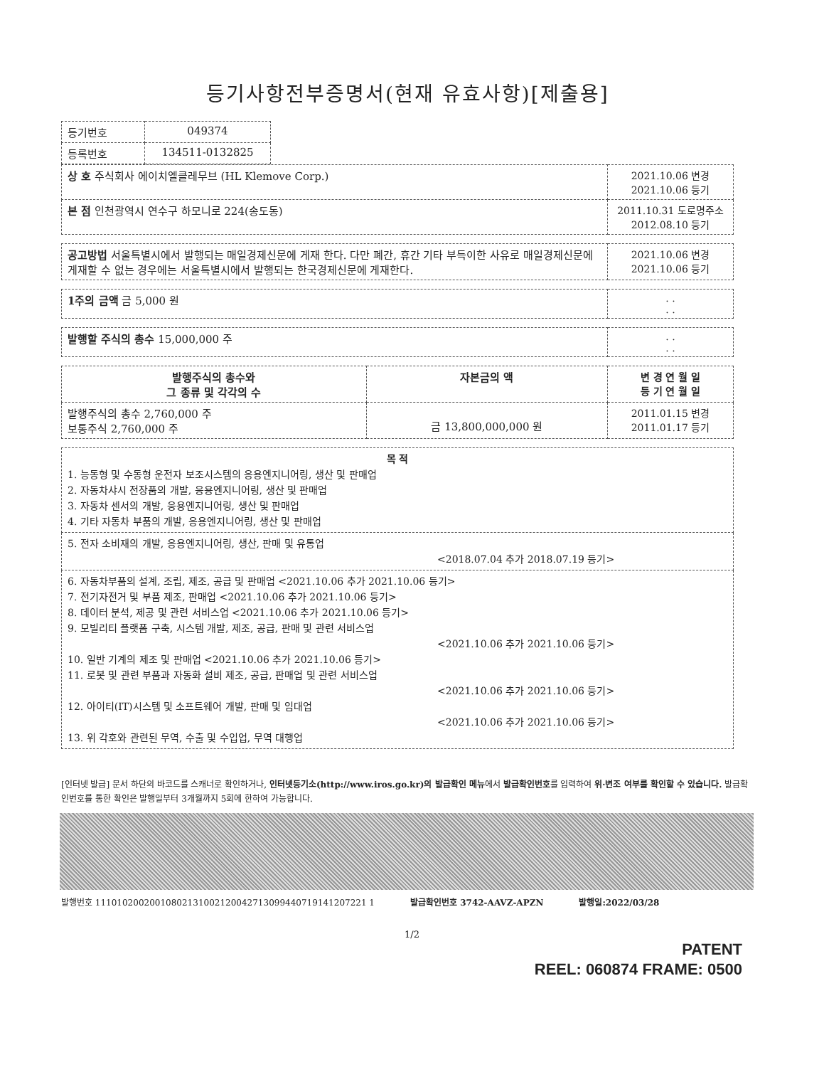등기사항전부증명서(현재 유효사항)[제출용]
| 등기번호 | 049374 |
| 등록번호 | 134511-0132825 |
| 상 호 주식회사 에이치엘클레무브 (HL Klemove Corp.) | 2021.10.06 변경 2021.10.06 등기 |
| 본 점 인천광역시 연수구 하모니로 224(송도동) | 2011.10.31 도로명주소 2012.08.10 등기 |
| 공고방법 서울특별시에서 발행되는 매일경제신문에 게재 한다. 다만 폐간, 휴간 기타 부득이한 사유로 매일경제신문에 게재할 수 없는 경우에는 서울특별시에서 발행되는 한국경제신문에 게재한다. | 2021.10.06 변경 2021.10.06 등기 |
| 1주의 금액 금 5,000 원 | . . . . |
| 발행할 주식의 총수 15,000,000 주 | . . . . |
| 발행주식의 총수와 그 종류 및 각각의 수 | 자본금의 액 | 변 경 연 월 일 등 기 연 월 일 |
| --- | --- | --- |
| 발행주식의 총수 2,760,000 주 보통주식 2,760,000 주 | 금 13,800,000,000 원 | 2011.01.15 변경 2011.01.17 등기 |
| 목 적 1. 능동형 및 수동형 운전자 보조시스템의 응용엔지니어링, 생산 및 판매업 2. 자동차샤시 전장품의 개발, 응용엔지니어링, 생산 및 판매업 3. 자동차 센서의 개발, 응용엔지니어링, 생산 및 판매업 4. 기타 자동차 부품의 개발, 응용엔지니어링, 생산 및 판매업 |
| 5. 전자 소비재의 개발, 응용엔지니어링, 생산, 판매 및 유통업 <2018.07.04 추가 2018.07.19 등기> |
| 6. 자동차부품의 설계, 조립, 제조, 공급 및 판매업 <2021.10.06 추가 2021.10.06 등기> 7. 전기자전거 및 부품 제조, 판매업 <2021.10.06 추가 2021.10.06 등기> 8. 데이터 분석, 제공 및 관련 서비스업 <2021.10.06 추가 2021.10.06 등기> 9. 모빌리티 플랫폼 구축, 시스템 개발, 제조, 공급, 판매 및 관련 서비스업 <2021.10.06 추가 2021.10.06 등기> 10. 일반 기계의 제조 및 판매업 <2021.10.06 추가 2021.10.06 등기> 11. 로봇 및 관련 부품과 자동화 설비 제조, 공급, 판매업 및 관련 서비스업 <2021.10.06 추가 2021.10.06 등기> 12. 아이티(IT)시스템 및 소프트웨어 개발, 판매 및 임대업 <2021.10.06 추가 2021.10.06 등기> 13. 위 각호와 관련된 무역, 수출 및 수입업, 무역 대행업 |
[인터넷 발급] 문서 하단의 바코드를 스캐너로 확인하거나, 인터넷등기소(http://www.iros.go.kr)의 발급확인 메뉴에서 발급확인번호를 입력하여 위·변조 여부를 확인할 수 있습니다. 발급확인번호를 통한 확인은 발행일부터 3개월까지 5회에 한하여 가능합니다.
발행번호 11101020020010802131002120042713099440719141207221 1 발급확인번호 3742-AAVZ-APZN 발행일:2022/03/28
1/2
PATENT
REEL: 060874 FRAME: 0500